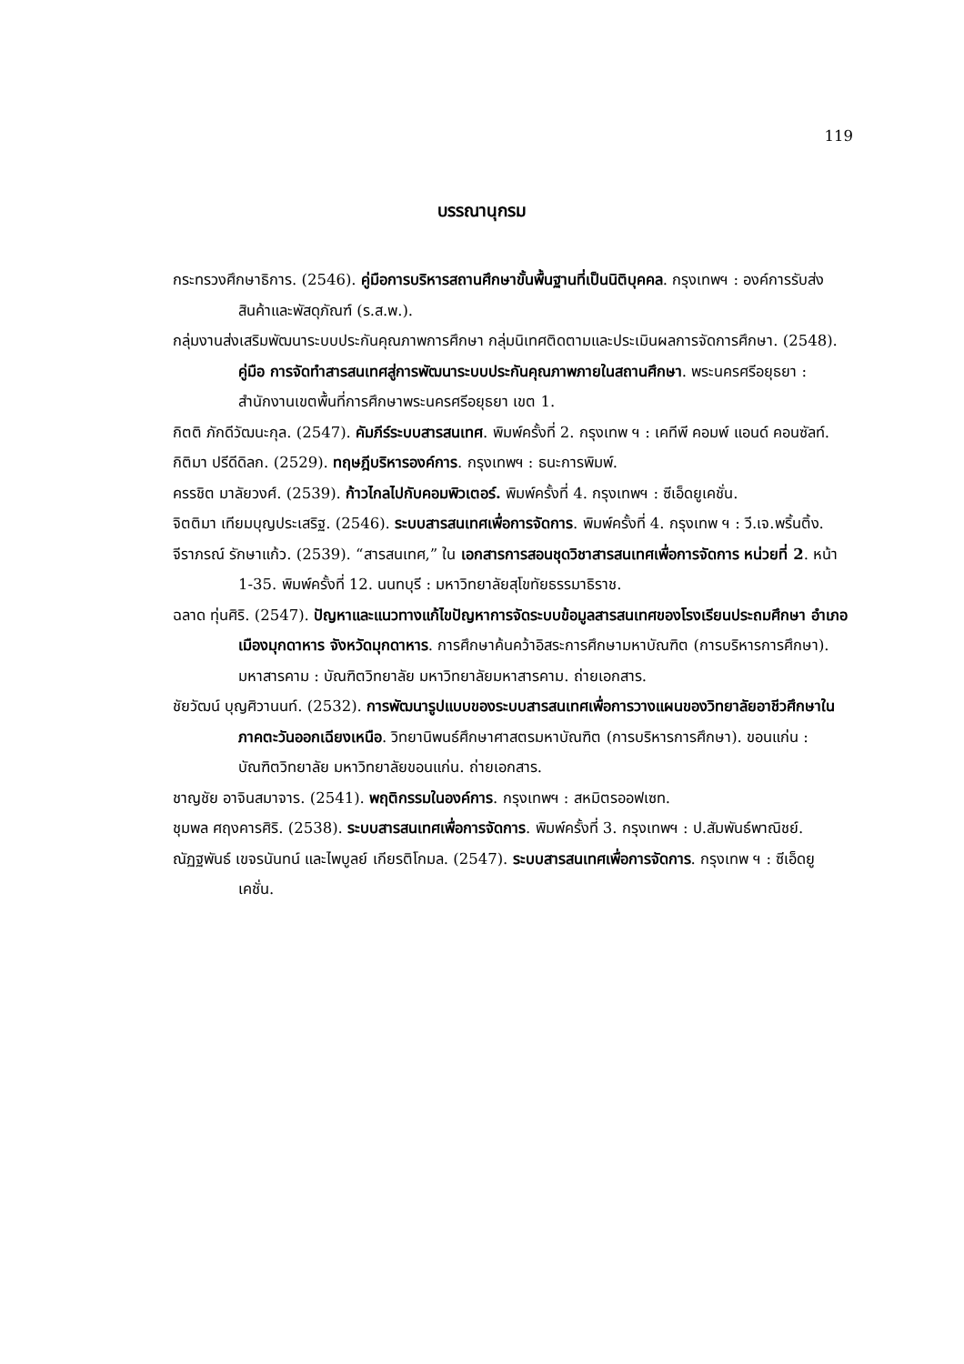119
บรรณานุกรม
กระทรวงศึกษาธิการ. (2546). คู่มือการบริหารสถานศึกษาขั้นพื้นฐานที่เป็นนิติบุคคล. กรุงเทพฯ : องค์การรับส่งสินค้าและพัสดุภัณฑ์ (ร.ส.พ.).
กลุ่มงานส่งเสริมพัฒนาระบบประกันคุณภาพการศึกษา กลุ่มนิเทศติดตามและประเมินผลการจัดการศึกษา. (2548). คู่มือ การจัดทำสารสนเทศสู่การพัฒนาระบบประกันคุณภาพภายในสถานศึกษา. พระนครศรีอยุธยา : สำนักงานเขตพื้นที่การศึกษาพระนครศรีอยุธยา เขต 1.
กิตติ ภักดีวัฒนะกุล. (2547). คัมภีร์ระบบสารสนเทศ. พิมพ์ครั้งที่ 2. กรุงเทพ ฯ : เคทีพี คอมพ์ แอนด์ คอนซัลท์.
กิติมา ปรีดีดิลก. (2529). ทฤษฎีบริหารองค์การ. กรุงเทพฯ : ธนะการพิมพ์.
ครรชิต มาลัยวงศ์. (2539). ก้าวไกลไปกับคอมพิวเตอร์. พิมพ์ครั้งที่ 4. กรุงเทพฯ : ซีเอ็ดยูเคชั่น.
จิตติมา เทียมบุญประเสริฐ. (2546). ระบบสารสนเทศเพื่อการจัดการ. พิมพ์ครั้งที่ 4. กรุงเทพ ฯ : วี.เจ.พริ้นติ้ง.
จีราภรณ์ รักษาแก้ว. (2539). “สารสนเทศ,” ใน เอกสารการสอนชุดวิชาสารสนเทศเพื่อการจัดการ หน่วยที่ 2. หน้า 1-35. พิมพ์ครั้งที่ 12. นนทบุรี : มหาวิทยาลัยสุโขทัยธรรมาธิราช.
ฉลาด ทุ่นศิริ. (2547). ปัญหาและแนวทางแก้ไขปัญหาการจัดระบบข้อมูลสารสนเทศของโรงเรียนประถมศึกษา อำเภอเมืองมุกดาหาร จังหวัดมุกดาหาร. การศึกษาค้นคว้าอิสระการศึกษามหาบัณฑิต (การบริหารการศึกษา). มหาสารคาม : บัณฑิตวิทยาลัย มหาวิทยาลัยมหาสารคาม. ถ่ายเอกสาร.
ชัยวัฒน์ บุญศิวานนท์. (2532). การพัฒนารูปแบบของระบบสารสนเทศเพื่อการวางแผนของวิทยาลัยอาชีวศึกษาในภาคตะวันออกเฉียงเหนือ. วิทยานิพนธ์ศึกษาศาสตรมหาบัณฑิต (การบริหารการศึกษา). ขอนแก่น : บัณฑิตวิทยาลัย มหาวิทยาลัยขอนแก่น. ถ่ายเอกสาร.
ชาญชัย อาจินสมาจาร. (2541). พฤติกรรมในองค์การ. กรุงเทพฯ : สหมิตรออฟเซท.
ชุมพล ศฤงคารศิริ. (2538). ระบบสารสนเทศเพื่อการจัดการ. พิมพ์ครั้งที่ 3. กรุงเทพฯ : ป.สัมพันธ์พาณิชย์.
ณัฏฐพันธ์ เขจรนันทน์ และไพบูลย์ เกียรติโกมล. (2547). ระบบสารสนเทศเพื่อการจัดการ. กรุงเทพ ฯ : ซีเอ็ดยูเคชั่น.